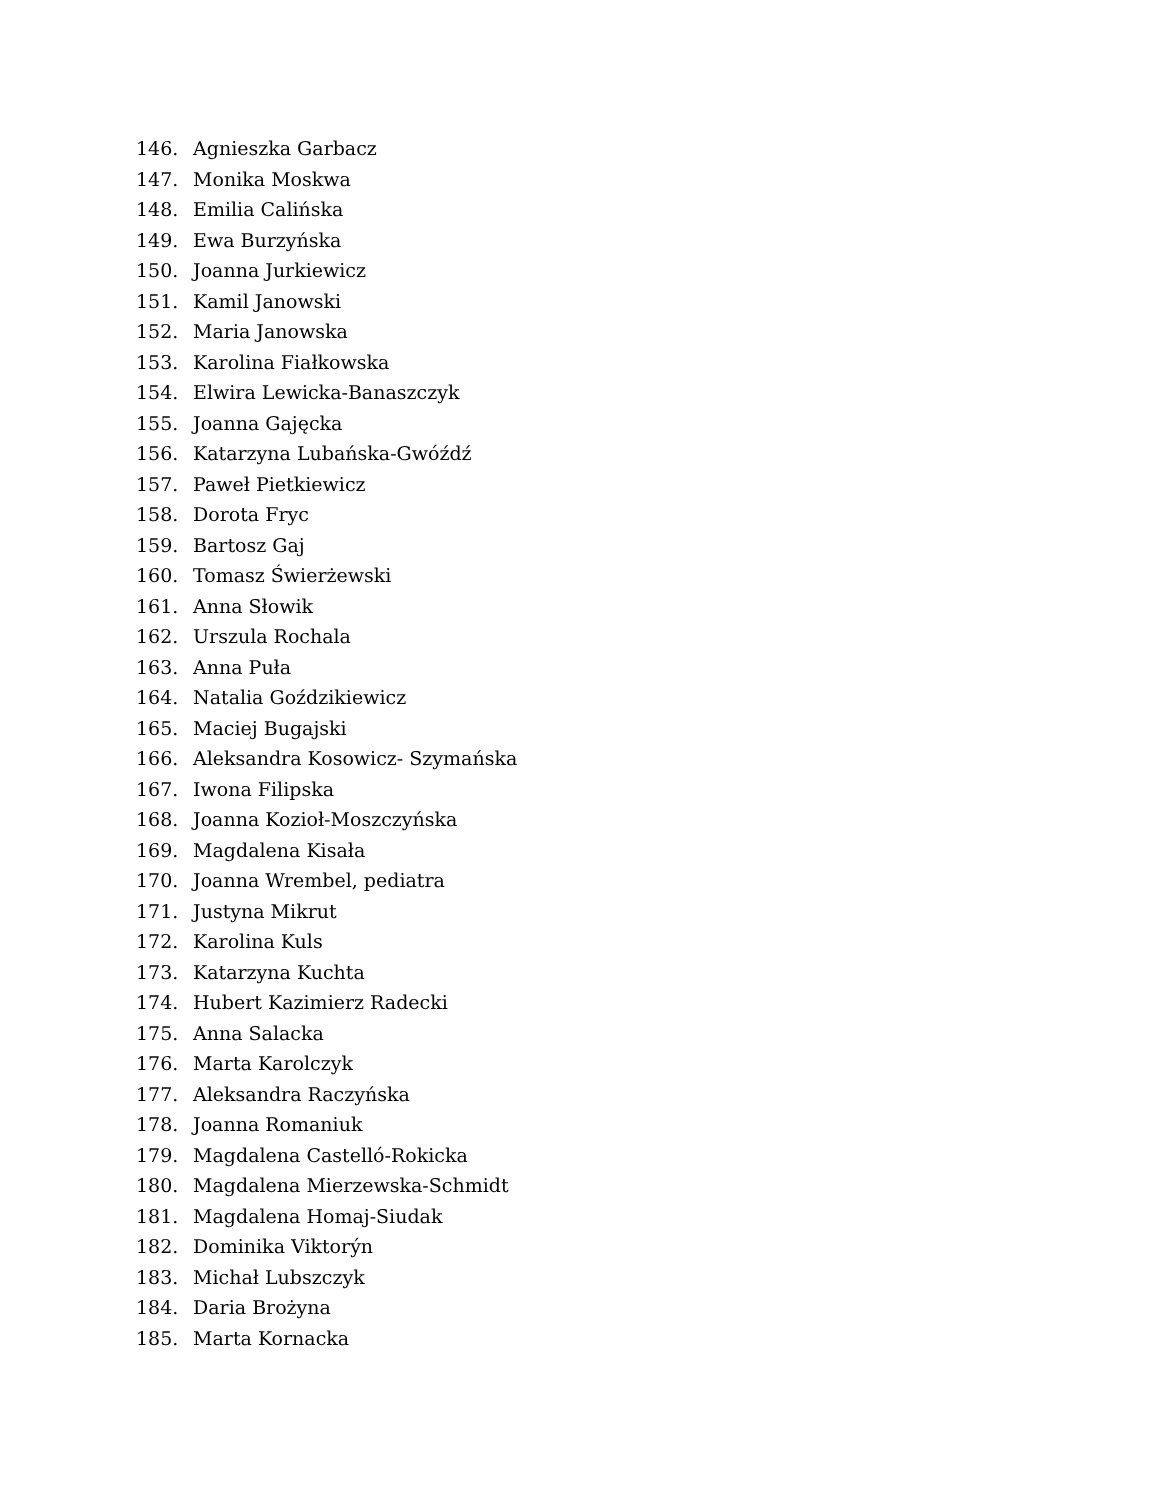146. Agnieszka Garbacz
147. Monika Moskwa
148. Emilia Calińska
149. Ewa Burzyńska
150. Joanna Jurkiewicz
151. Kamil Janowski
152. Maria Janowska
153. Karolina Fiałkowska
154. Elwira Lewicka-Banaszczyk
155. Joanna Gajęcka
156. Katarzyna Lubańska-Gwóźdź
157. Paweł Pietkiewicz
158. Dorota Fryc
159. Bartosz Gaj
160. Tomasz Świerżewski
161. Anna Słowik
162. Urszula Rochala
163. Anna Puła
164. Natalia Goździkiewicz
165. Maciej Bugajski
166. Aleksandra Kosowicz- Szymańska
167. Iwona Filipska
168. Joanna Kozioł-Moszczyńska
169. Magdalena Kisała
170. Joanna Wrembel, pediatra
171. Justyna Mikrut
172. Karolina Kuls
173. Katarzyna Kuchta
174. Hubert Kazimierz Radecki
175. Anna Salacka
176. Marta Karolczyk
177. Aleksandra Raczyńska
178. Joanna Romaniuk
179. Magdalena Castelló-Rokicka
180. Magdalena Mierzewska-Schmidt
181. Magdalena Homaj-Siudak
182. Dominika Viktorýn
183. Michał Lubszczyk
184. Daria Brożyna
185. Marta Kornacka